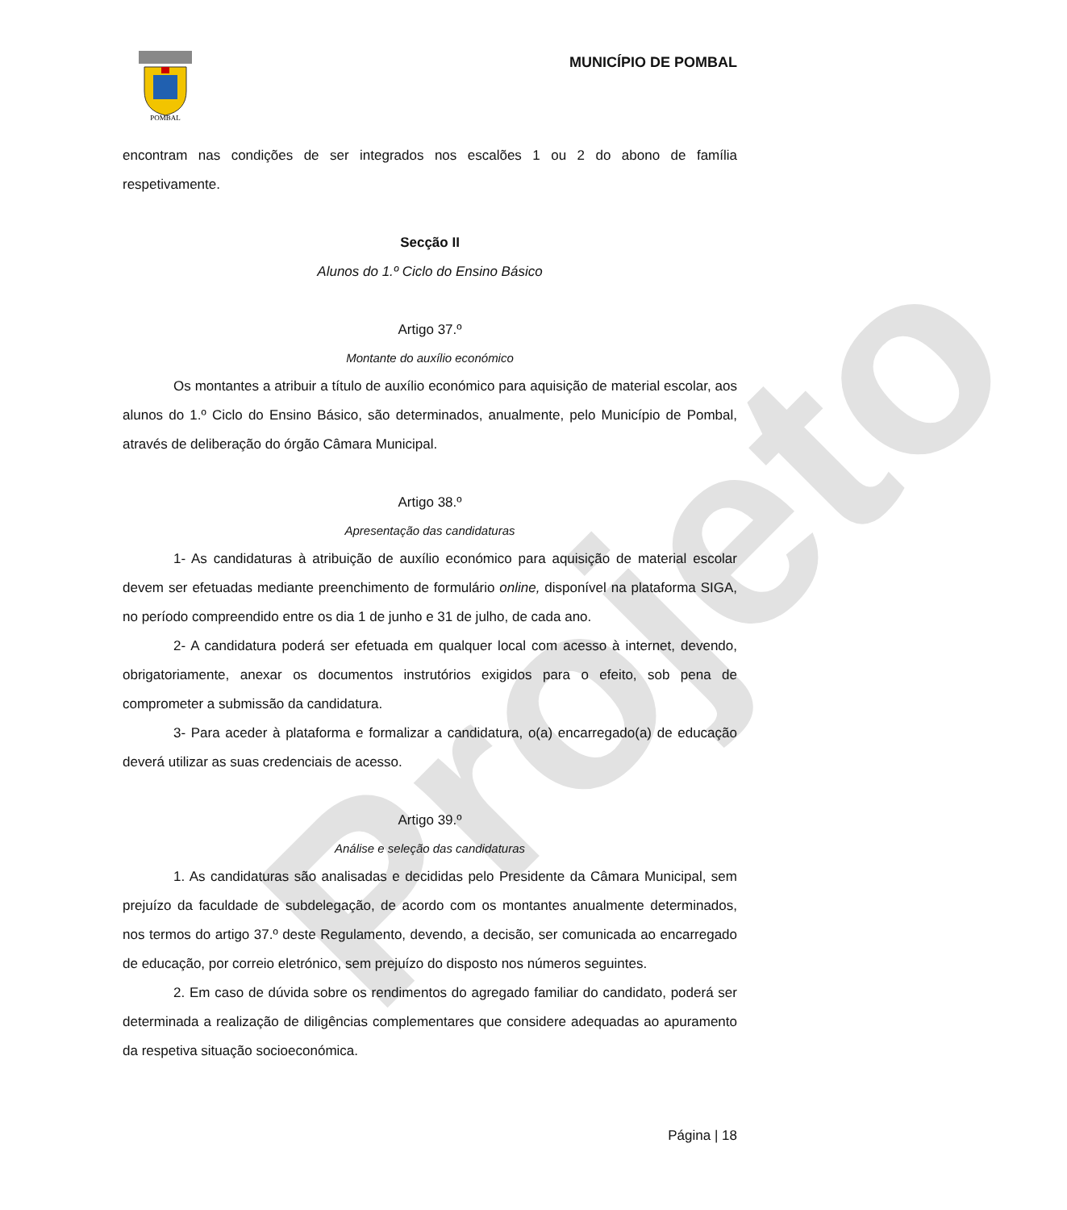Projeto
POMBAL
MUNICÍPIO DE POMBAL
encontram nas condições de ser integrados nos escalões 1 ou 2 do abono de família respetivamente.
Secção II
Alunos do 1.º Ciclo do Ensino Básico
Artigo 37.º
Montante do auxílio económico
Os montantes a atribuir a título de auxílio económico para aquisição de material escolar, aos alunos do 1.º Ciclo do Ensino Básico, são determinados, anualmente, pelo Município de Pombal, através de deliberação do órgão Câmara Municipal.
Artigo 38.º
Apresentação das candidaturas
1- As candidaturas à atribuição de auxílio económico para aquisição de material escolar devem ser efetuadas mediante preenchimento de formulário online, disponível na plataforma SIGA, no período compreendido entre os dia 1 de junho e 31 de julho, de cada ano.
2- A candidatura poderá ser efetuada em qualquer local com acesso à internet, devendo, obrigatoriamente, anexar os documentos instrutórios exigidos para o efeito, sob pena de comprometer a submissão da candidatura.
3- Para aceder à plataforma e formalizar a candidatura, o(a) encarregado(a) de educação deverá utilizar as suas credenciais de acesso.
Artigo 39.º
Análise e seleção das candidaturas
1. As candidaturas são analisadas e decididas pelo Presidente da Câmara Municipal, sem prejuízo da faculdade de subdelegação, de acordo com os montantes anualmente determinados, nos termos do artigo 37.º deste Regulamento, devendo, a decisão, ser comunicada ao encarregado de educação, por correio eletrónico, sem prejuízo do disposto nos números seguintes.
2. Em caso de dúvida sobre os rendimentos do agregado familiar do candidato, poderá ser determinada a realização de diligências complementares que considere adequadas ao apuramento da respetiva situação socioeconómica.
Página | 18